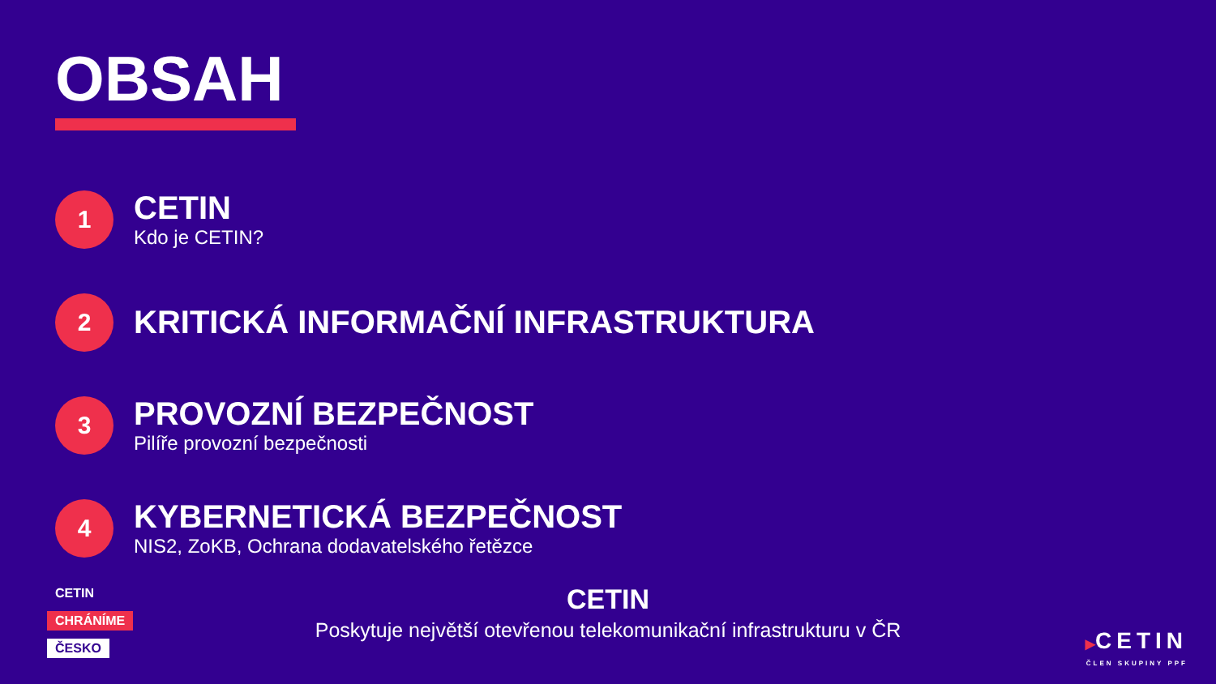OBSAH
1
CETIN
Kdo je CETIN?
2
KRITICKÁ INFORMAČNÍ INFRASTRUKTURA
3
PROVOZNÍ BEZPEČNOST
Pilíře provozní bezpečnosti
4
KYBERNETICKÁ BEZPEČNOST
NIS2, ZoKB, Ochrana dodavatelského řetězce
CETIN
CHRÁNÍME
ČESKO
CETIN
Poskytuje největší otevřenou telekomunikační infrastrukturu v ČR
▶CETIN
ČLEN SKUPINY PPF